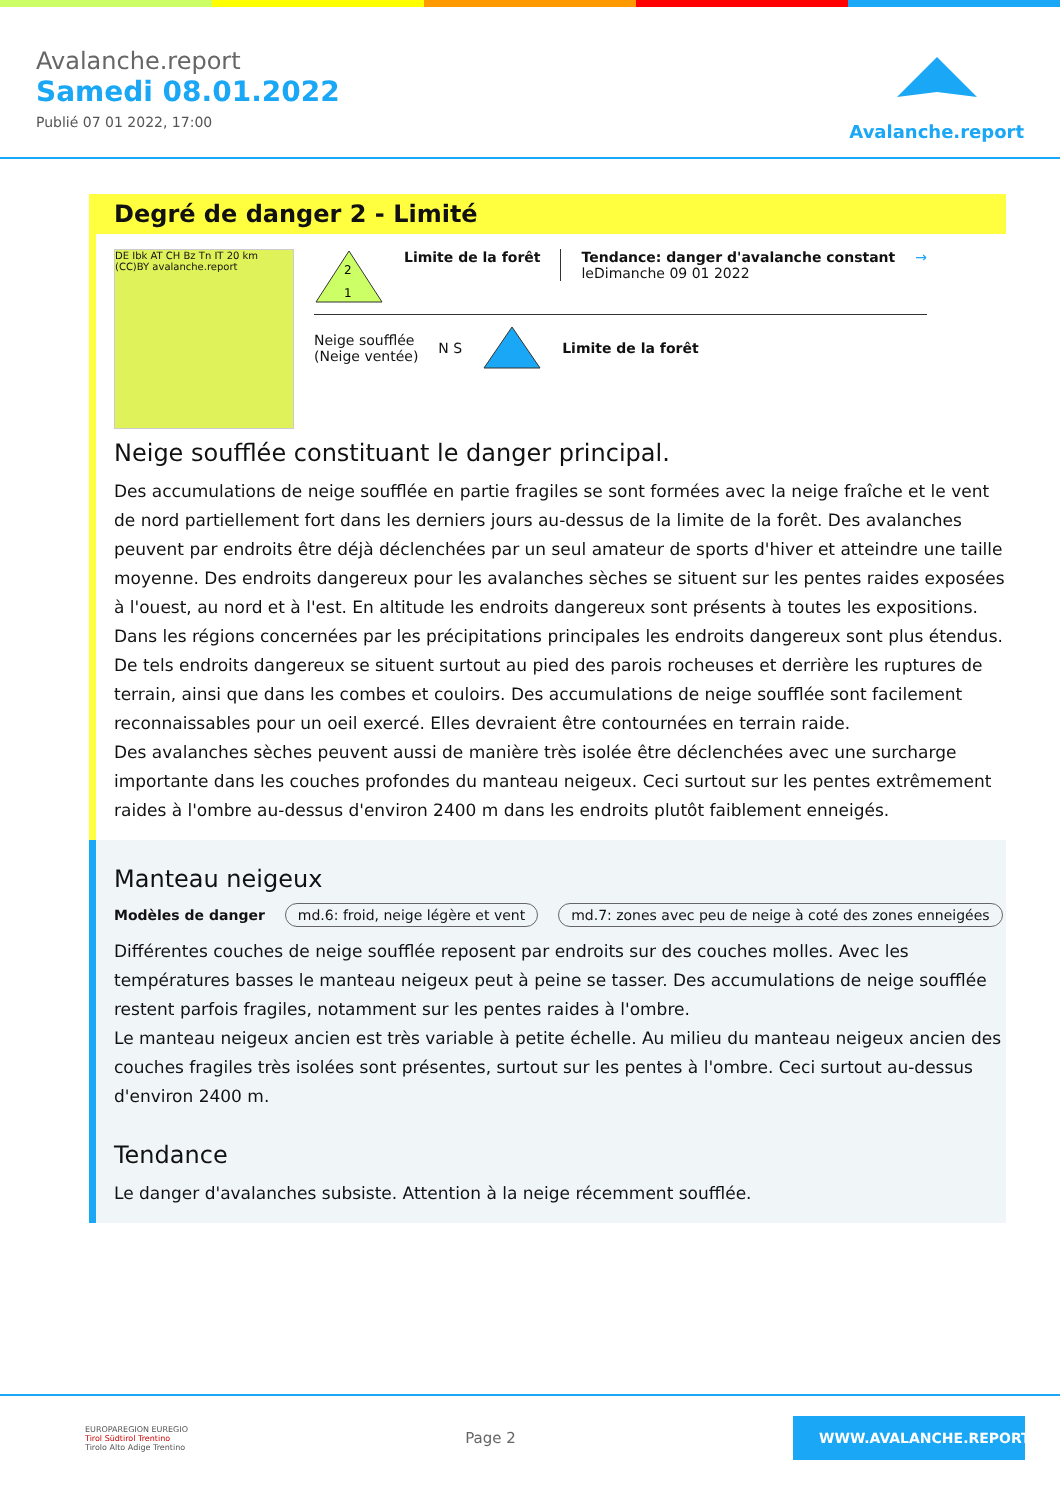Avalanche.report
Samedi 08.01.2022
Publié 07 01 2022, 17:00
Avalanche.report
Degré de danger 2 - Limité
DE Ibk AT CH Bz Tn IT 20 km (CC)BY avalanche.report
2
1
Limite de la forêt Tendance: danger d'avalanche constant
leDimanche 09 01 2022
→
Neige soufflée
(Neige ventée)
N S Limite de la forêt
Neige soufflée constituant le danger principal.
Des accumulations de neige soufflée en partie fragiles se sont formées avec la neige fraîche et le vent de nord partiellement fort dans les derniers jours au-dessus de la limite de la forêt. Des avalanches peuvent par endroits être déjà déclenchées par un seul amateur de sports d'hiver et atteindre une taille moyenne. Des endroits dangereux pour les avalanches sèches se situent sur les pentes raides exposées à l'ouest, au nord et à l'est. En altitude les endroits dangereux sont présents à toutes les expositions. Dans les régions concernées par les précipitations principales les endroits dangereux sont plus étendus. De tels endroits dangereux se situent surtout au pied des parois rocheuses et derrière les ruptures de terrain, ainsi que dans les combes et couloirs. Des accumulations de neige soufflée sont facilement reconnaissables pour un oeil exercé. Elles devraient être contournées en terrain raide.
Des avalanches sèches peuvent aussi de manière très isolée être déclenchées avec une surcharge importante dans les couches profondes du manteau neigeux. Ceci surtout sur les pentes extrêmement raides à l'ombre au-dessus d'environ 2400 m dans les endroits plutôt faiblement enneigés.
Manteau neigeux
Modèles de danger md.6: froid, neige légère et vent md.7: zones avec peu de neige à coté des zones enneigées
Différentes couches de neige soufflée reposent par endroits sur des couches molles. Avec les températures basses le manteau neigeux peut à peine se tasser. Des accumulations de neige soufflée restent parfois fragiles, notamment sur les pentes raides à l'ombre.
Le manteau neigeux ancien est très variable à petite échelle. Au milieu du manteau neigeux ancien des couches fragiles très isolées sont présentes, surtout sur les pentes à l'ombre. Ceci surtout au-dessus d'environ 2400 m.
Tendance
Le danger d'avalanches subsiste. Attention à la neige récemment soufflée.
EUROPAREGION EUREGIO
Tirol Südtirol Trentino
Tirolo Alto Adige Trentino
Page 2
WWW.AVALANCHE.REPORT/F